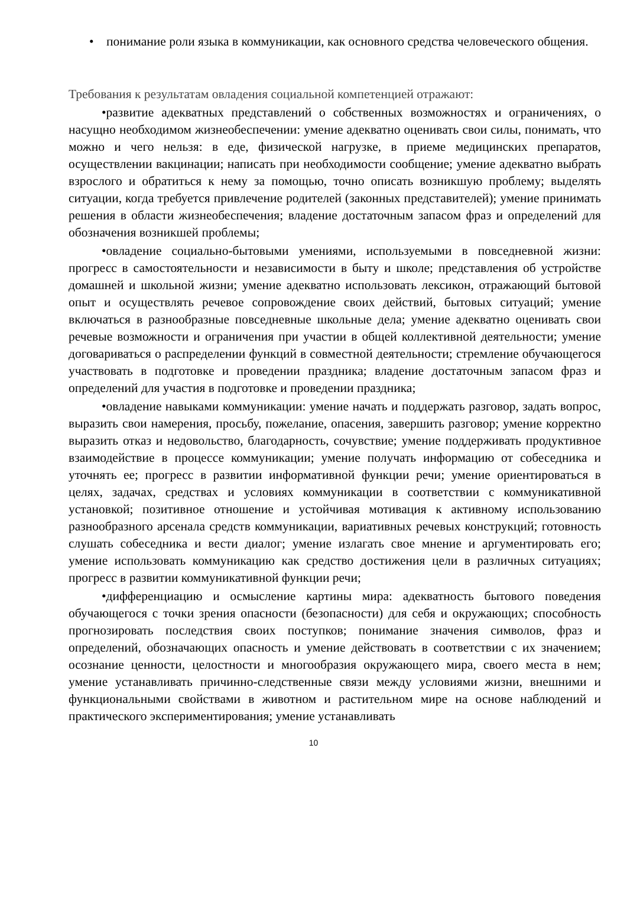• понимание роли языка в коммуникации, как основного средства человеческого общения.
Требования к результатам овладения социальной компетенцией отражают:
•развитие адекватных представлений о собственных возможностях и ограничениях, о насущно необходимом жизнеобеспечении: умение адекватно оценивать свои силы, понимать, что можно и чего нельзя: в еде, физической нагрузке, в приеме медицинских препаратов, осуществлении вакцинации; написать при необходимости сообщение; умение адекватно выбрать взрослого и обратиться к нему за помощью, точно описать возникшую проблему; выделять ситуации, когда требуется привлечение родителей (законных представителей); умение принимать решения в области жизнеобеспечения; владение достаточным запасом фраз и определений для обозначения возникшей проблемы;
•овладение социально-бытовыми умениями, используемыми в повседневной жизни: прогресс в самостоятельности и независимости в быту и школе; представления об устройстве домашней и школьной жизни; умение адекватно использовать лексикон, отражающий бытовой опыт и осуществлять речевое сопровождение своих действий, бытовых ситуаций; умение включаться в разнообразные повседневные школьные дела; умение адекватно оценивать свои речевые возможности и ограничения при участии в общей коллективной деятельности; умение договариваться о распределении функций в совместной деятельности; стремление обучающегося участвовать в подготовке и проведении праздника; владение достаточным запасом фраз и определений для участия в подготовке и проведении праздника;
•овладение навыками коммуникации: умение начать и поддержать разговор, задать вопрос, выразить свои намерения, просьбу, пожелание, опасения, завершить разговор; умение корректно выразить отказ и недовольство, благодарность, сочувствие; умение поддерживать продуктивное взаимодействие в процессе коммуникации; умение получать информацию от собеседника и уточнять ее; прогресс в развитии информативной функции речи; умение ориентироваться в целях, задачах, средствах и условиях коммуникации в соответствии с коммуникативной установкой; позитивное отношение и устойчивая мотивация к активному использованию разнообразного арсенала средств коммуникации, вариативных речевых конструкций; готовность слушать собеседника и вести диалог; умение излагать свое мнение и аргументировать его; умение использовать коммуникацию как средство достижения цели в различных ситуациях; прогресс в развитии коммуникативной функции речи;
•дифференциацию и осмысление картины мира: адекватность бытового поведения обучающегося с точки зрения опасности (безопасности) для себя и окружающих; способность прогнозировать последствия своих поступков; понимание значения символов, фраз и определений, обозначающих опасность и умение действовать в соответствии с их значением; осознание ценности, целостности и многообразия окружающего мира, своего места в нем; умение устанавливать причинно-следственные связи между условиями жизни, внешними и функциональными свойствами в животном и растительном мире на основе наблюдений и практического экспериментирования; умение устанавливать
10